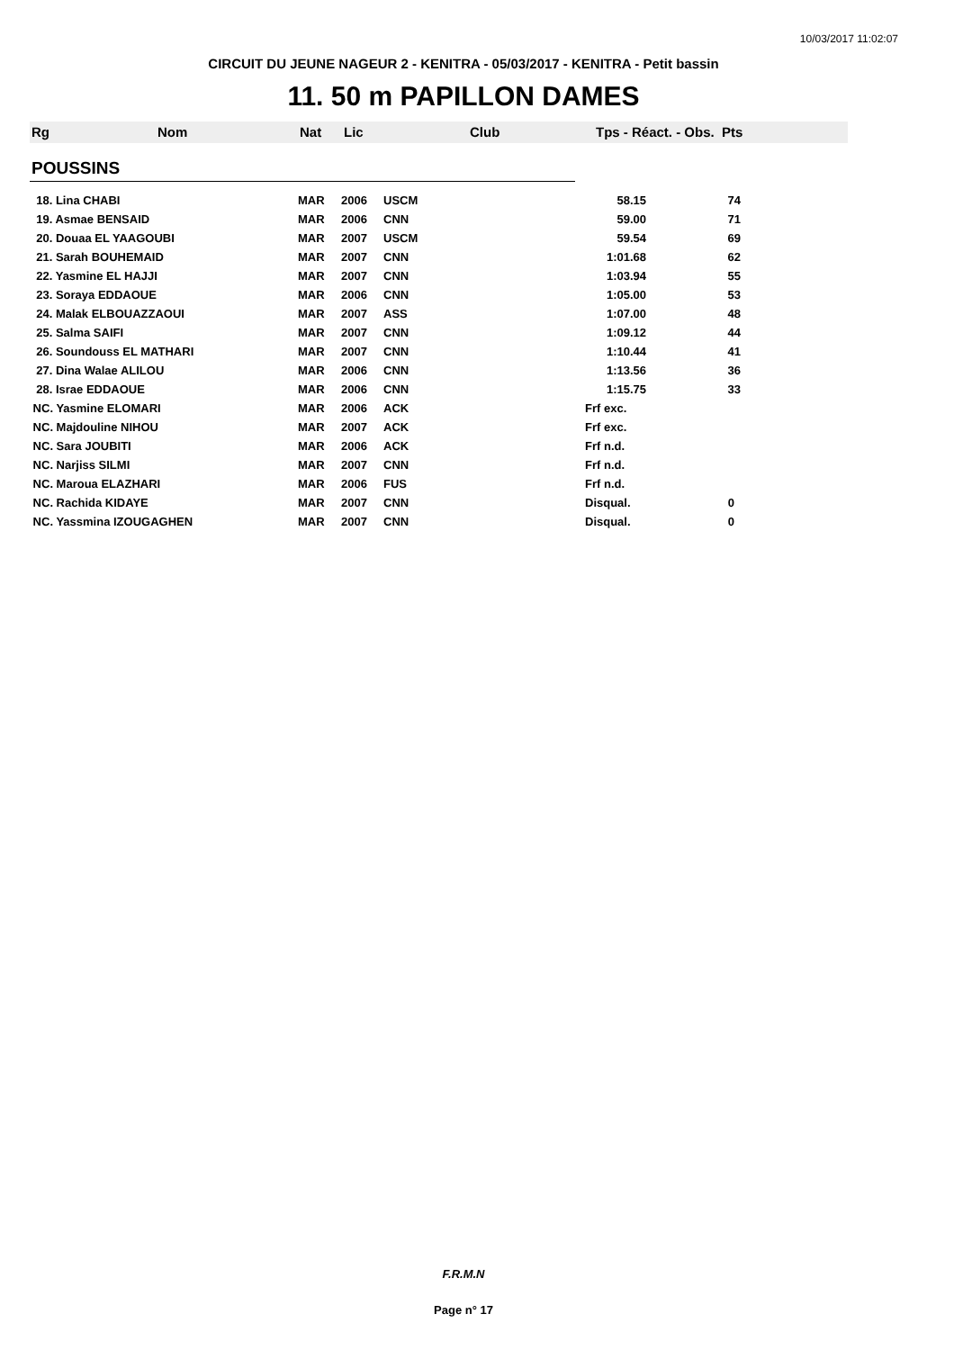10/03/2017 11:02:07
CIRCUIT DU JEUNE NAGEUR 2 - KENITRA - 05/03/2017 - KENITRA - Petit bassin
11. 50 m PAPILLON DAMES
Rg Nom Nat Lic Club Tps - Réact. - Obs. Pts
POUSSINS
| 18. Lina CHABI | MAR | 2006 | USCM | 58.15 | 74 |
| 19. Asmae BENSAID | MAR | 2006 | CNN | 59.00 | 71 |
| 20. Douaa EL YAAGOUBI | MAR | 2007 | USCM | 59.54 | 69 |
| 21. Sarah BOUHEMAID | MAR | 2007 | CNN | 1:01.68 | 62 |
| 22. Yasmine EL HAJJI | MAR | 2007 | CNN | 1:03.94 | 55 |
| 23. Soraya EDDAOUE | MAR | 2006 | CNN | 1:05.00 | 53 |
| 24. Malak ELBOUAZZAOUI | MAR | 2007 | ASS | 1:07.00 | 48 |
| 25. Salma SAIFI | MAR | 2007 | CNN | 1:09.12 | 44 |
| 26. Soundouss EL MATHARI | MAR | 2007 | CNN | 1:10.44 | 41 |
| 27. Dina Walae ALILOU | MAR | 2006 | CNN | 1:13.56 | 36 |
| 28. Israe EDDAOUE | MAR | 2006 | CNN | 1:15.75 | 33 |
| NC. Yasmine ELOMARI | MAR | 2006 | ACK | Frf exc. | |
| NC. Majdouline NIHOU | MAR | 2007 | ACK | Frf exc. | |
| NC. Sara JOUBITI | MAR | 2006 | ACK | Frf n.d. | |
| NC. Narjiss SILMI | MAR | 2007 | CNN | Frf n.d. | |
| NC. Maroua ELAZHARI | MAR | 2006 | FUS | Frf n.d. | |
| NC. Rachida KIDAYE | MAR | 2007 | CNN | Disqual. | 0 |
| NC. Yassmina IZOUGAGHEN | MAR | 2007 | CNN | Disqual. | 0 |
F.R.M.N
Page n° 17